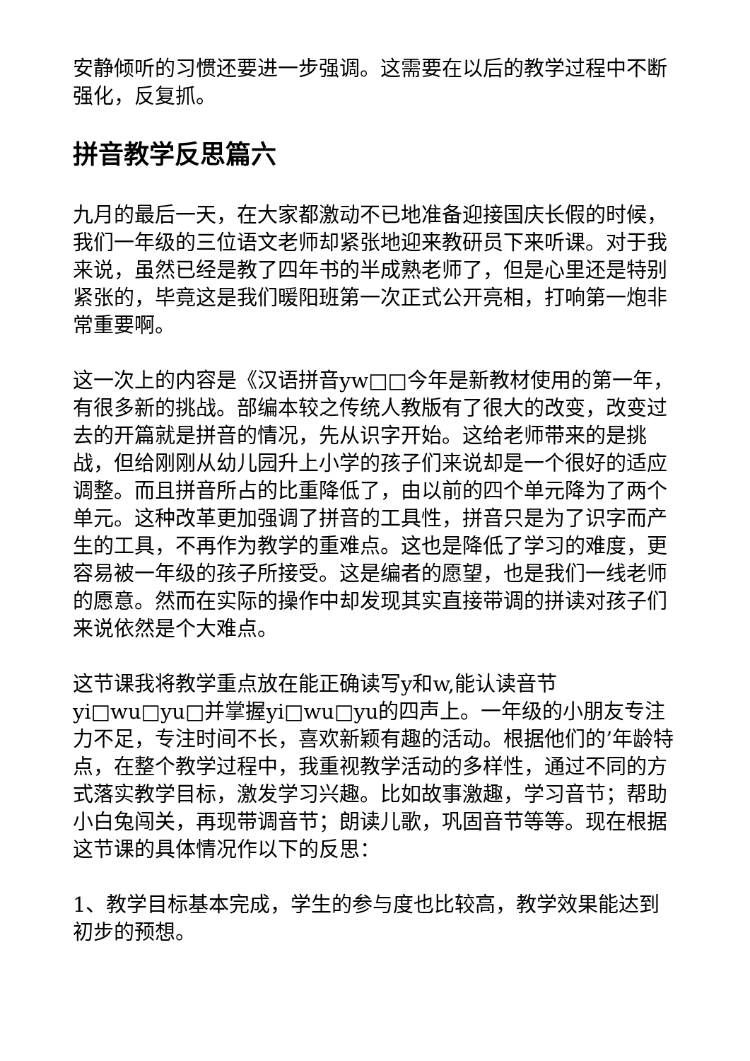安静倾听的习惯还要进一步强调。这需要在以后的教学过程中不断强化，反复抓。
拼音教学反思篇六
九月的最后一天，在大家都激动不已地准备迎接国庆长假的时候，我们一年级的三位语文老师却紧张地迎来教研员下来听课。对于我来说，虽然已经是教了四年书的半成熟老师了，但是心里还是特别紧张的，毕竟这是我们暖阳班第一次正式公开亮相，打响第一炮非常重要啊。
这一次上的内容是《汉语拼音yw□□今年是新教材使用的第一年，有很多新的挑战。部编本较之传统人教版有了很大的改变，改变过去的开篇就是拼音的情况，先从识字开始。这给老师带来的是挑战，但给刚刚从幼儿园升上小学的孩子们来说却是一个很好的适应调整。而且拼音所占的比重降低了，由以前的四个单元降为了两个单元。这种改革更加强调了拼音的工具性，拼音只是为了识字而产生的工具，不再作为教学的重难点。这也是降低了学习的难度，更容易被一年级的孩子所接受。这是编者的愿望，也是我们一线老师的愿意。然而在实际的操作中却发现其实直接带调的拼读对孩子们来说依然是个大难点。
这节课我将教学重点放在能正确读写y和w,能认读音节yi□wu□yu□并掌握yi□wu□yu的四声上。一年级的小朋友专注力不足，专注时间不长，喜欢新颖有趣的活动。根据他们的’年龄特点，在整个教学过程中，我重视教学活动的多样性，通过不同的方式落实教学目标，激发学习兴趣。比如故事激趣，学习音节；帮助小白兔闯关，再现带调音节；朗读儿歌，巩固音节等等。现在根据这节课的具体情况作以下的反思：
1、教学目标基本完成，学生的参与度也比较高，教学效果能达到初步的预想。